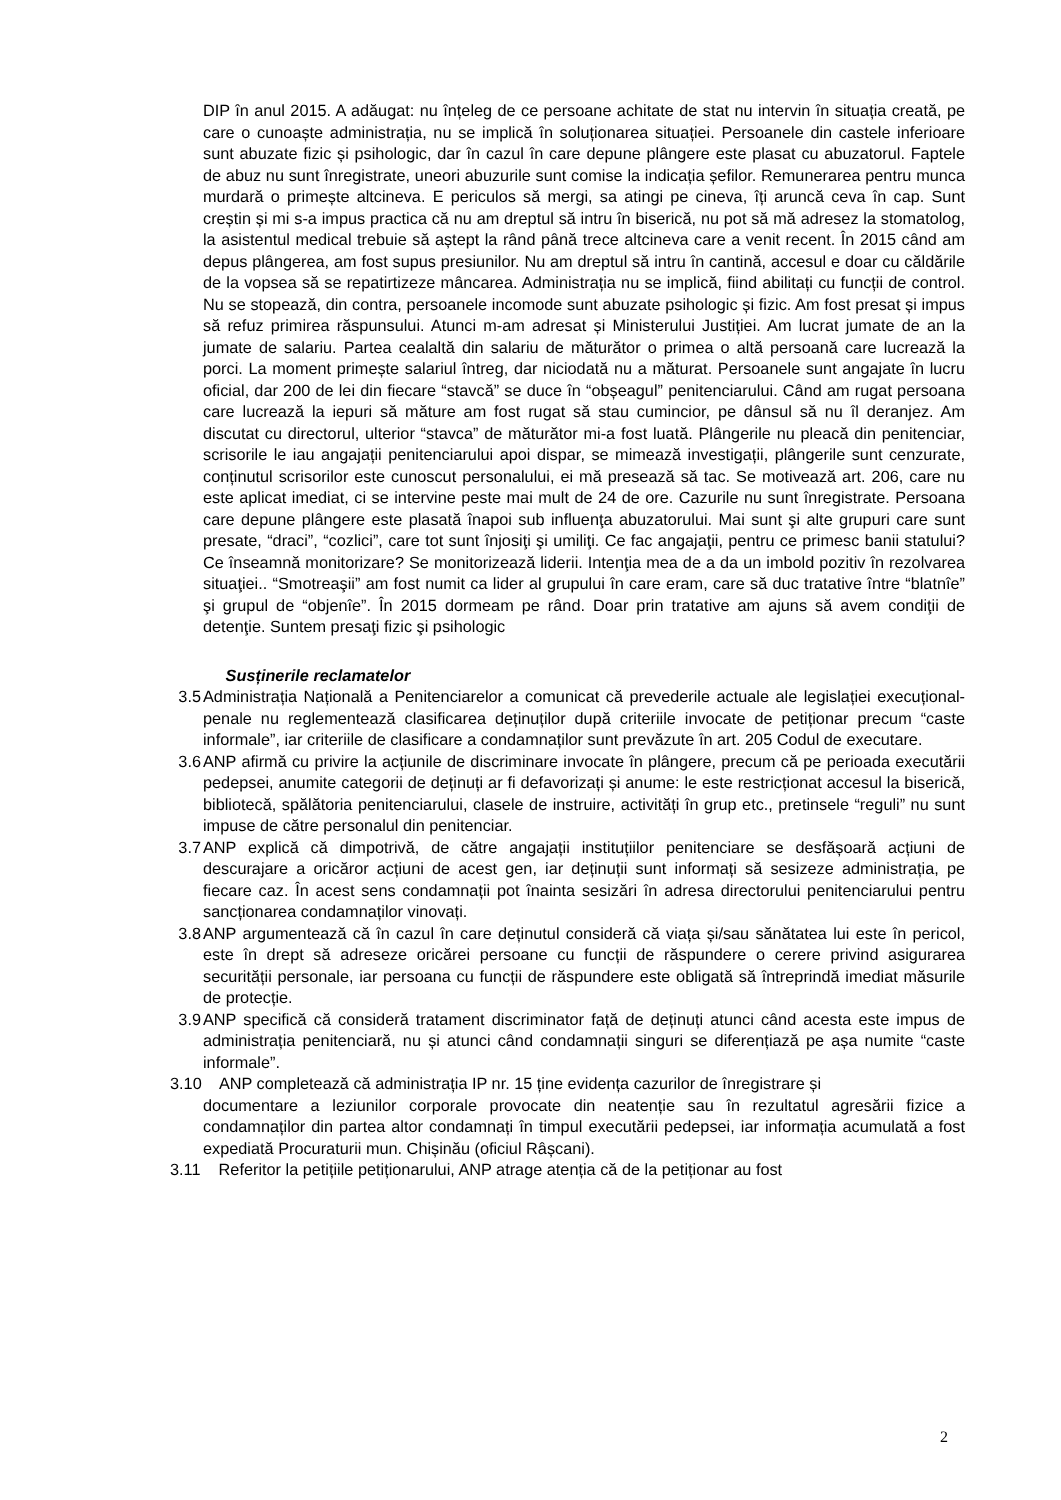DIP în anul 2015. A adăugat: nu înțeleg de ce persoane achitate de stat nu intervin în situația creată, pe care o cunoaște administrația, nu se implică în soluționarea situației. Persoanele din castele inferioare sunt abuzate fizic și psihologic, dar în cazul în care depune plângere este plasat cu abuzatorul. Faptele de abuz nu sunt înregistrate, uneori abuzurile sunt comise la indicația șefilor. Remunerarea pentru munca murdară o primește altcineva. E periculos să mergi, sa atingi pe cineva, îți aruncă ceva în cap. Sunt creștin și mi s-a impus practica că nu am dreptul să intru în biserică, nu pot să mă adresez la stomatolog, la asistentul medical trebuie să aștept la rând până trece altcineva care a venit recent. În 2015 când am depus plângerea, am fost supus presiunilor. Nu am dreptul să intru în cantină, accesul e doar cu căldările de la vopsea să se repatirtizeze mâncarea. Administrația nu se implică, fiind abilitați cu funcții de control. Nu se stopează, din contra, persoanele incomode sunt abuzate psihologic și fizic. Am fost presat și impus să refuz primirea răspunsului. Atunci m-am adresat și Ministerului Justiției. Am lucrat jumate de an la jumate de salariu. Partea cealaltă din salariu de măturător o primea o altă persoană care lucrează la porci. La moment primește salariul întreg, dar niciodată nu a măturat. Persoanele sunt angajate în lucru oficial, dar 200 de lei din fiecare “stavcă” se duce în “obșeagul” penitenciarului. Când am rugat persoana care lucrează la iepuri să măture am fost rugat să stau cumincior, pe dânsul să nu îl deranjez. Am discutat cu directorul, ulterior “stavca” de măturător mi-a fost luată. Plângerile nu pleacă din penitenciar, scrisorile le iau angajații penitenciarului apoi dispar, se mimează investigații, plângerile sunt cenzurate, conținutul scrisorilor este cunoscut personalului, ei mă presează să tac. Se motivează art. 206, care nu este aplicat imediat, ci se intervine peste mai mult de 24 de ore. Cazurile nu sunt înregistrate. Persoana care depune plângere este plasată înapoi sub influenţa abuzatorului. Mai sunt şi alte grupuri care sunt presate, “draci”, “cozlici”, care tot sunt înjosiţi şi umiliţi. Ce fac angajaţii, pentru ce primesc banii statului? Ce înseamnă monitorizare? Se monitorizează liderii. Intenţia mea de a da un imbold pozitiv în rezolvarea situaţiei.. “Smotreaşii” am fost numit ca lider al grupului în care eram, care să duc tratative între “blatnîe” şi grupul de “objenîe”. În 2015 dormeam pe rând. Doar prin tratative am ajuns să avem condiţii de detenţie. Suntem presaţi fizic şi psihologic
Susținerile reclamatelor
3.5 Administrația Națională a Penitenciarelor a comunicat că prevederile actuale ale legislației execuțional-penale nu reglementează clasificarea deținuților după criteriile invocate de petiționar precum “caste informale”, iar criteriile de clasificare a condamnaților sunt prevăzute în art. 205 Codul de executare.
3.6 ANP afirmă cu privire la acțiunile de discriminare invocate în plângere, precum că pe perioada executării pedepsei, anumite categorii de deținuți ar fi defavorizați și anume: le este restricționat accesul la biserică, bibliotecă, spălătoria penitenciarului, clasele de instruire, activități în grup etc., pretinsele “reguli” nu sunt impuse de către personalul din penitenciar.
3.7 ANP explică că dimpotrivă, de către angajații instituțiilor penitenciare se desfășoară acțiuni de descurajare a oricăror acțiuni de acest gen, iar deținuții sunt informați să sesizeze administrația, pe fiecare caz. În acest sens condamnații pot înainta sesizări în adresa directorului penitenciarului pentru sancționarea condamnaților vinovați.
3.8 ANP argumentează că în cazul în care deținutul consideră că viața și/sau sănătatea lui este în pericol, este în drept să adreseze oricărei persoane cu funcții de răspundere o cerere privind asigurarea securității personale, iar persoana cu funcții de răspundere este obligată să întreprindă imediat măsurile de protecție.
3.9 ANP specifică că consideră tratament discriminator față de deținuți atunci când acesta este impus de administrația penitenciară, nu și atunci când condamnații singuri se diferențiază pe așa numite “caste informale”.
3.10 ANP completează că administrația IP nr. 15 ține evidența cazurilor de înregistrare și
documentare a leziunilor corporale provocate din neatenție sau în rezultatul agresării fizice a condamnaților din partea altor condamnați în timpul executării pedepsei, iar informația acumulată a fost expediată Procuraturii mun. Chișinău (oficiul Râșcani).
3.11 Referitor la petițiile petiționarului, ANP atrage atenția că de la petiționar au fost
2